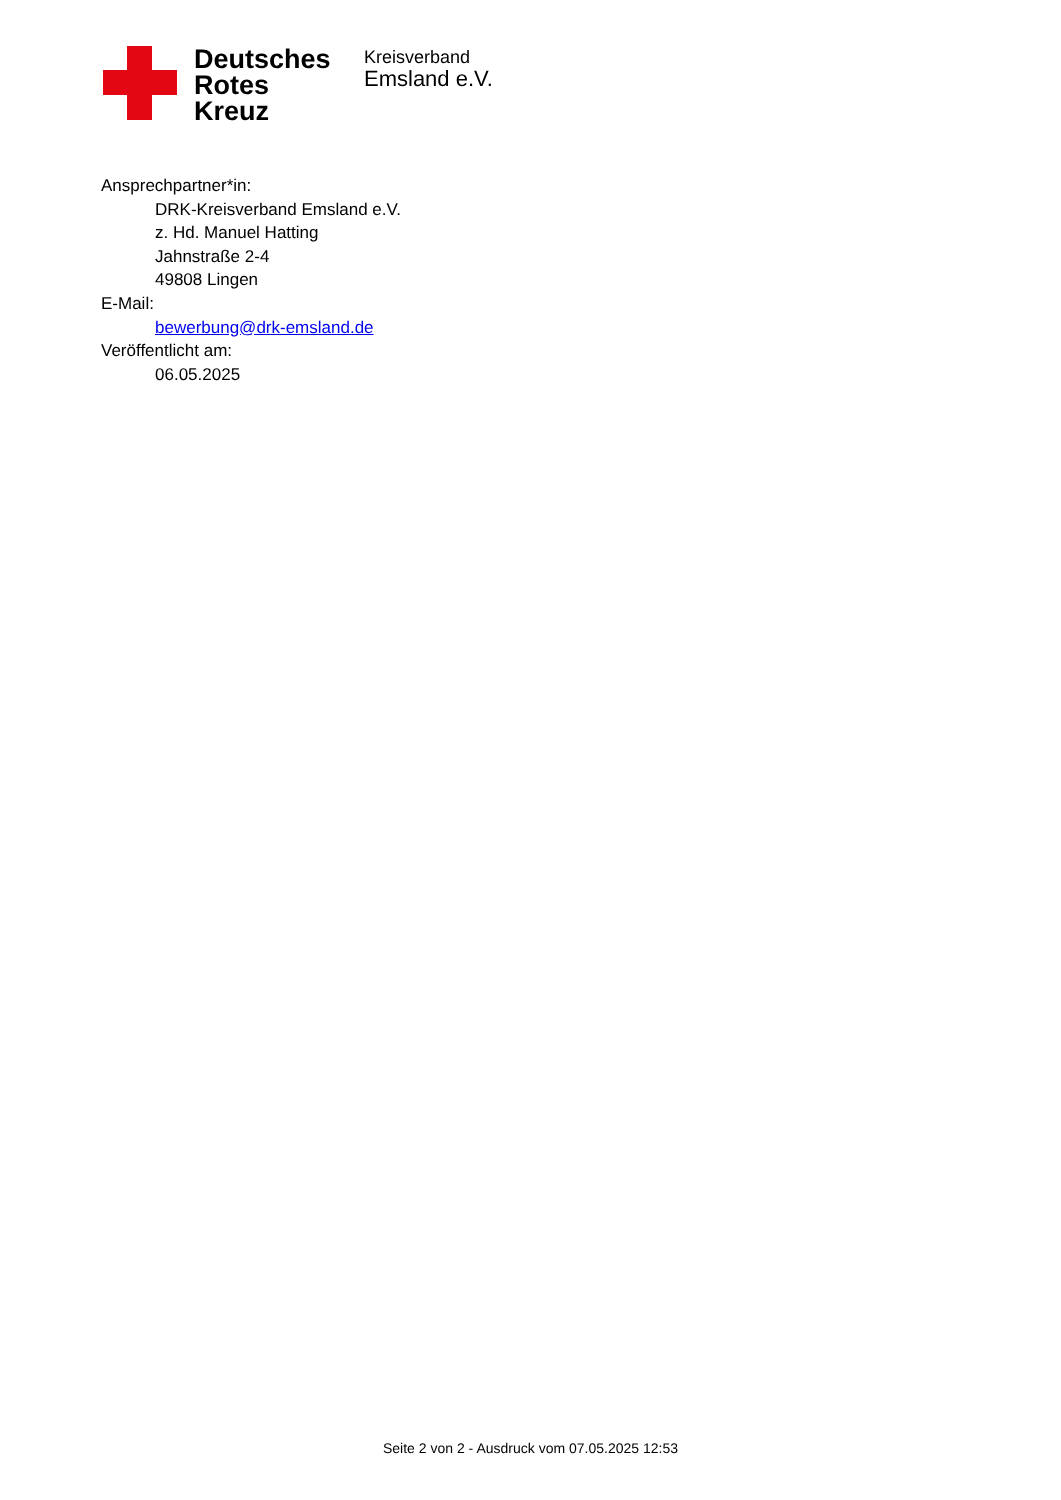Deutsches
Rotes
Kreuz
Kreisverband
Emsland e.V.
Ansprechpartner*in:
DRK-Kreisverband Emsland e.V.
z. Hd. Manuel Hatting
Jahnstraße 2-4
49808 Lingen
E-Mail:
bewerbung@drk-emsland.de
Veröffentlicht am:
06.05.2025
Seite 2 von 2 - Ausdruck vom 07.05.2025 12:53